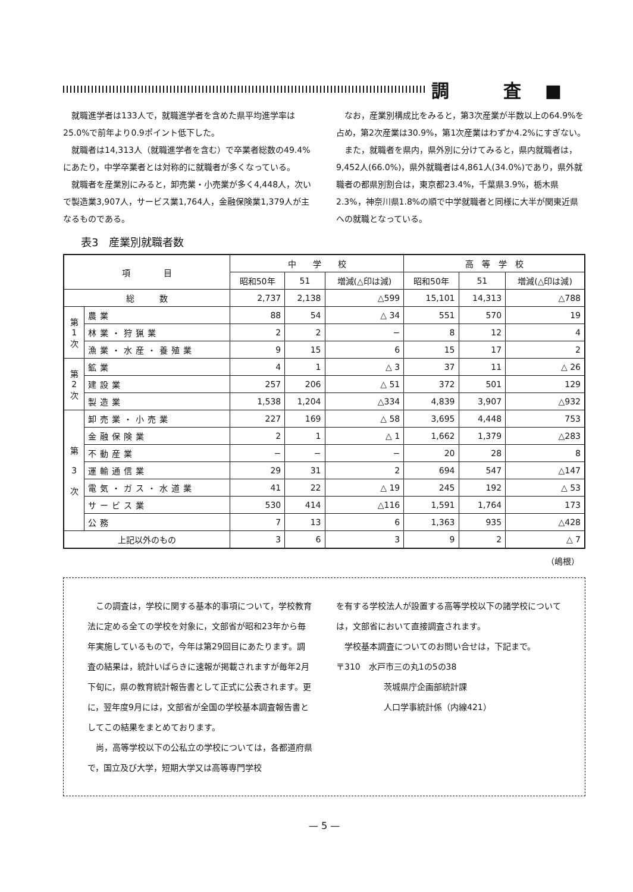調 査■
就職進学者は133人で，就職進学者を含めた県平均進学率は25.0%で前年より0.9ポイント低下した。
就職者は14,313人（就職進学者を含む）で卒業者総数の49.4%にあたり，中学卒業者とは対称的に就職者が多くなっている。
就職者を産業別にみると，卸売業・小売業が多く4,448人，次いで製造業3,907人，サービス業1,764人，金融保険業1,379人が主なるものである。
なお，産業別構成比をみると，第3次産業が半数以上の64.9%を占め，第2次産業は30.9%，第1次産業はわずか4.2%にすぎない。
また，就職者を県内，県外別に分けてみると，県内就職者は，9,452人(66.0%)，県外就職者は4,861人(34.0%)であり，県外就職者の都県別割合は，東京都23.4%，千葉県3.9%，栃木県2.3%，神奈川県1.8%の順で中学就職者と同様に大半が関東近県への就職となっている。
表3　産業別就職者数
| 項 目 | | 中 学 校 | | | 高 等 学 校 | | |
| --- | --- | --- | --- | --- | --- | --- | --- |
| | | 昭和50年 | 51 | 増減(△印は減) | 昭和50年 | 51 | 増減(△印は減) |
| 総 数 | | 2,737 | 2,138 | △599 | 15,101 | 14,313 | △788 |
| 第 1 次 | 農業 | 88 | 54 | △ 34 | 551 | 570 | 19 |
| | 林業・狩猟業 | 2 | 2 | − | 8 | 12 | 4 |
| | 漁業・水産・養殖業 | 9 | 15 | 6 | 15 | 17 | 2 |
| 第 2 次 | 鉱業 | 4 | 1 | △ 3 | 37 | 11 | △ 26 |
| | 建設業 | 257 | 206 | △ 51 | 372 | 501 | 129 |
| | 製造業 | 1,538 | 1,204 | △334 | 4,839 | 3,907 | △932 |
| 第 3 次 | 卸売業・小売業 | 227 | 169 | △ 58 | 3,695 | 4,448 | 753 |
| | 金融保険業 | 2 | 1 | △ 1 | 1,662 | 1,379 | △283 |
| | 不動産業 | − | − | − | 20 | 28 | 8 |
| | 運輸通信業 | 29 | 31 | 2 | 694 | 547 | △147 |
| | 電気・ガス・水道業 | 41 | 22 | △ 19 | 245 | 192 | △ 53 |
| | サービス業 | 530 | 414 | △116 | 1,591 | 1,764 | 173 |
| | 公務 | 7 | 13 | 6 | 1,363 | 935 | △428 |
| 上記以外のもの | | 3 | 6 | 3 | 9 | 2 | △ 7 |
（嶋根）
この調査は，学校に関する基本的事項について，学校教育法に定める全ての学校を対象に，文部省が昭和23年から毎年実施しているもので，今年は第29回目にあたります。調査の結果は，統計いばらきに速報が掲載されますが毎年2月下旬に，県の教育統計報告書として正式に公表されます。更に，翌年度9月には，文部省が全国の学校基本調査報告書としてこの結果をまとめております。
尚，高等学校以下の公私立の学校については，各都道府県で，国立及び大学，短期大学又は高等専門学校
を有する学校法人が設置する高等学校以下の諸学校については，文部省において直接調査されます。
学校基本調査についてのお問い合せは，下記まで。
〒310　水戸市三の丸1の5の38
茨城県庁企画部統計課
人口学事統計係（内線421）
— 5 —